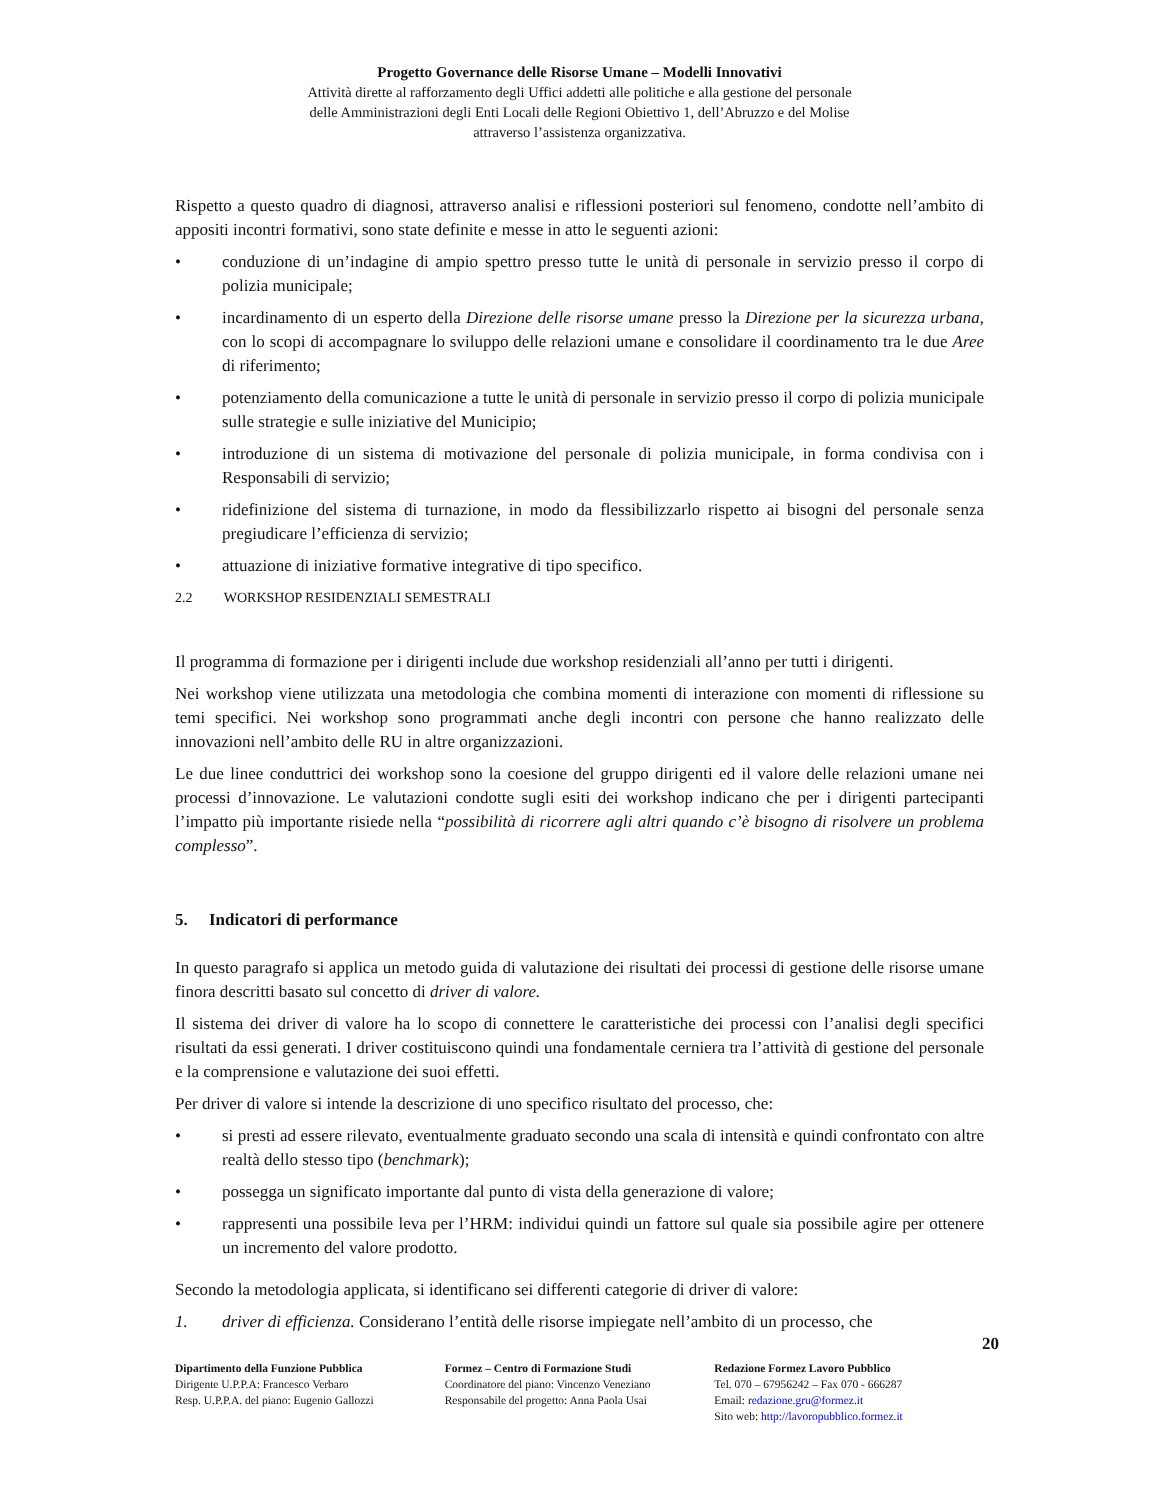Progetto Governance delle Risorse Umane – Modelli Innovativi
Attività dirette al rafforzamento degli Uffici addetti alle politiche e alla gestione del personale
delle Amministrazioni degli Enti Locali delle Regioni Obiettivo 1, dell’Abruzzo e del Molise
attraverso l’assistenza organizzativa.
Rispetto a questo quadro di diagnosi, attraverso analisi e riflessioni posteriori sul fenomeno, condotte nell’ambito di appositi incontri formativi, sono state definite e messe in atto le seguenti azioni:
• conduzione di un’indagine di ampio spettro presso tutte le unità di personale in servizio presso il corpo di polizia municipale;
• incardinamento di un esperto della Direzione delle risorse umane presso la Direzione per la sicurezza urbana, con lo scopi di accompagnare lo sviluppo delle relazioni umane e consolidare il coordinamento tra le due Aree di riferimento;
• potenziamento della comunicazione a tutte le unità di personale in servizio presso il corpo di polizia municipale sulle strategie e sulle iniziative del Municipio;
• introduzione di un sistema di motivazione del personale di polizia municipale, in forma condivisa con i Responsabili di servizio;
• ridefinizione del sistema di turnazione, in modo da flessibilizzarlo rispetto ai bisogni del personale senza pregiudicare l’efficienza di servizio;
• attuazione di iniziative formative integrative di tipo specifico.
2.2 WORKSHOP RESIDENZIALI SEMESTRALI
Il programma di formazione per i dirigenti include due workshop residenziali all’anno per tutti i dirigenti.
Nei workshop viene utilizzata una metodologia che combina momenti di interazione con momenti di riflessione su temi specifici. Nei workshop sono programmati anche degli incontri con persone che hanno realizzato delle innovazioni nell’ambito delle RU in altre organizzazioni.
Le due linee conduttrici dei workshop sono la coesione del gruppo dirigenti ed il valore delle relazioni umane nei processi d’innovazione. Le valutazioni condotte sugli esiti dei workshop indicano che per i dirigenti partecipanti l’impatto più importante risiede nella “possibilità di ricorrere agli altri quando c’è bisogno di risolvere un problema complesso”.
5. Indicatori di performance
In questo paragrafo si applica un metodo guida di valutazione dei risultati dei processi di gestione delle risorse umane finora descritti basato sul concetto di driver di valore.
Il sistema dei driver di valore ha lo scopo di connettere le caratteristiche dei processi con l’analisi degli specifici risultati da essi generati. I driver costituiscono quindi una fondamentale cerniera tra l’attività di gestione del personale e la comprensione e valutazione dei suoi effetti.
Per driver di valore si intende la descrizione di uno specifico risultato del processo, che:
• si presti ad essere rilevato, eventualmente graduato secondo una scala di intensità e quindi confrontato con altre realtà dello stesso tipo (benchmark);
• possegga un significato importante dal punto di vista della generazione di valore;
• rappresenti una possibile leva per l’HRM: individui quindi un fattore sul quale sia possibile agire per ottenere un incremento del valore prodotto.
Secondo la metodologia applicata, si identificano sei differenti categorie di driver di valore:
1. driver di efficienza. Considerano l’entità delle risorse impiegate nell’ambito di un processo, che
20
Dipartimento della Funzione Pubblica
Dirigente U.P.P.A: Francesco Verbaro
Resp. U.P.P.A. del piano: Eugenio Gallozzi
Formez – Centro di Formazione Studi
Coordinatore del piano: Vincenzo Veneziano
Responsabile del progetto: Anna Paola Usai
Redazione Formez Lavoro Pubblico
Tel. 070 – 67956242 – Fax 070 - 666287
Email: redazione.gru@formez.it
Sito web: http://lavoropubblico.formez.it